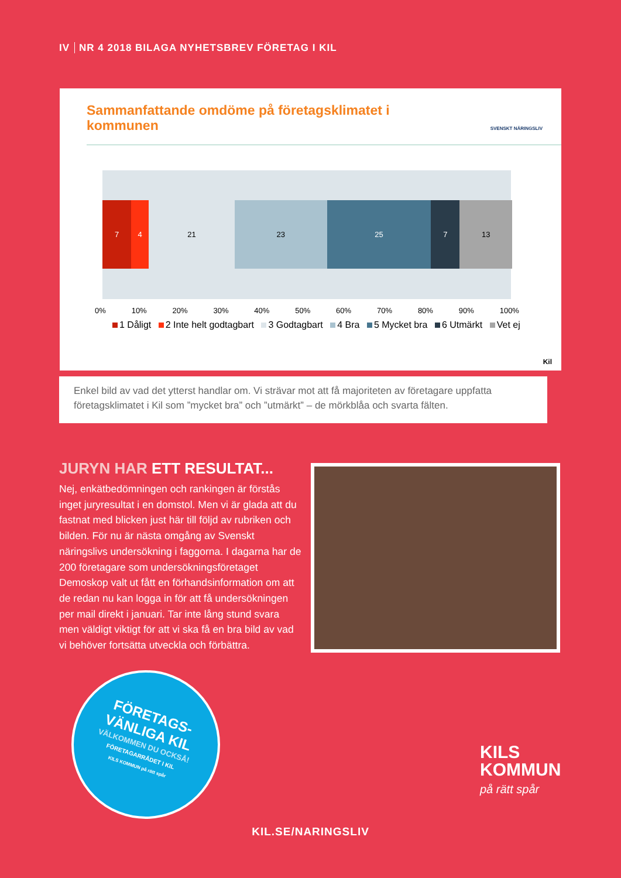IV NR 4 2018 BILAGA NYHETSBREV FÖRETAG I KIL
Sammanfattande omdöme på företagsklimatet i kommunen
SVENSKT NÄRINGSLIV
7 4 21 23 25 7 13
0% 10% 20% 30% 40% 50% 60% 70% 80% 90% 100%
1 Dåligt 2 Inte helt godtagbart 3 Godtagbart 4 Bra 5 Mycket bra 6 Utmärkt Vet ej
Kil
Enkel bild av vad det ytterst handlar om. Vi strävar mot att få majoriteten av företagare uppfatta företagsklimatet i Kil som ”mycket bra” och ”utmärkt” – de mörkblåa och svarta fälten.
JURYN HAR ETT RESULTAT...
Nej, enkätbedömningen och rankingen är förstås inget juryresultat i en domstol. Men vi är glada att du fastnat med blicken just här till följd av rubriken och bilden. För nu är nästa omgång av Svenskt näringslivs undersökning i faggorna. I dagarna har de 200 företagare som undersökningsföretaget Demoskop valt ut fått en förhandsinformation om att de redan nu kan logga in för att få undersökningen per mail direkt i januari. Tar inte lång stund svara men väldigt viktigt för att vi ska få en bra bild av vad vi behöver fortsätta utveckla och förbättra.
FÖRETAGS-
VÄNLIGA KIL
VÄLKOMMEN DU OCKSÅ!
FÖRETAGARRÅDET I KIL
KILS KOMMUN på rätt spår
KILS
KOMMUN
på rätt spår
KIL.SE/NARINGSLIV